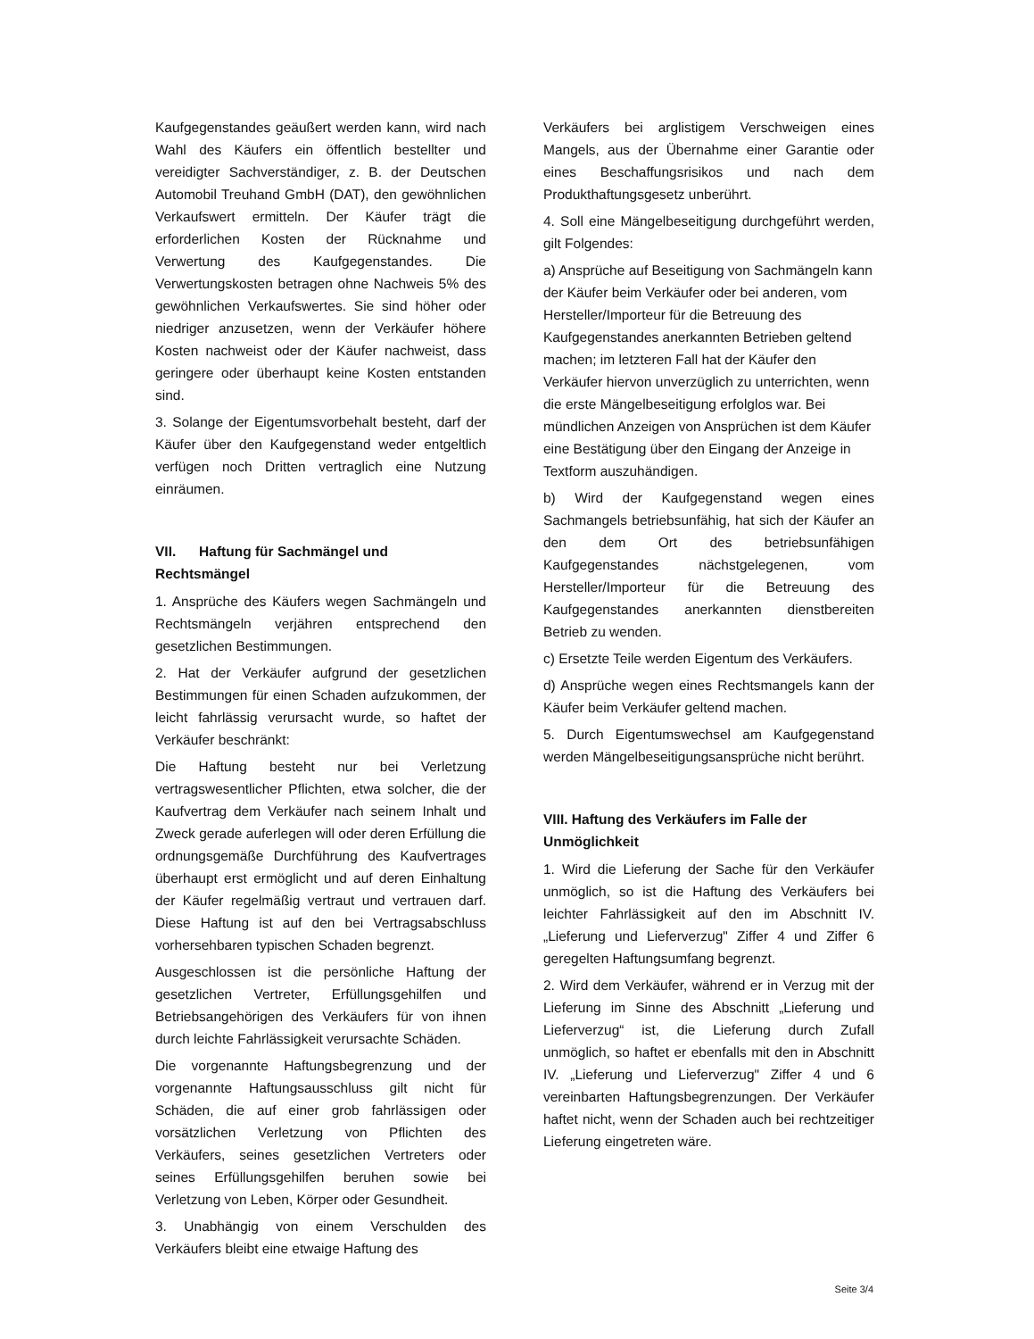Kaufgegenstandes geäußert werden kann, wird nach Wahl des Käufers ein öffentlich bestellter und vereidigter Sachverständiger, z. B. der Deutschen Automobil Treuhand GmbH (DAT), den gewöhnlichen Verkaufswert ermitteln. Der Käufer trägt die erforderlichen Kosten der Rücknahme und Verwertung des Kaufgegenstandes. Die Verwertungskosten betragen ohne Nachweis 5% des gewöhnlichen Verkaufswertes. Sie sind höher oder niedriger anzusetzen, wenn der Verkäufer höhere Kosten nachweist oder der Käufer nachweist, dass geringere oder überhaupt keine Kosten entstanden sind.
3. Solange der Eigentumsvorbehalt besteht, darf der Käufer über den Kaufgegenstand weder entgeltlich verfügen noch Dritten vertraglich eine Nutzung einräumen.
VII. Haftung für Sachmängel und Rechtsmängel
1. Ansprüche des Käufers wegen Sachmängeln und Rechtsmängeln verjähren entsprechend den gesetzlichen Bestimmungen.
2. Hat der Verkäufer aufgrund der gesetzlichen Bestimmungen für einen Schaden aufzukommen, der leicht fahrlässig verursacht wurde, so haftet der Verkäufer beschränkt:
Die Haftung besteht nur bei Verletzung vertragswesentlicher Pflichten, etwa solcher, die der Kaufvertrag dem Verkäufer nach seinem Inhalt und Zweck gerade auferlegen will oder deren Erfüllung die ordnungsgemäße Durchführung des Kaufvertrages überhaupt erst ermöglicht und auf deren Einhaltung der Käufer regelmäßig vertraut und vertrauen darf. Diese Haftung ist auf den bei Vertragsabschluss vorhersehbaren typischen Schaden begrenzt.
Ausgeschlossen ist die persönliche Haftung der gesetzlichen Vertreter, Erfüllungsgehilfen und Betriebsangehörigen des Verkäufers für von ihnen durch leichte Fahrlässigkeit verursachte Schäden.
Die vorgenannte Haftungsbegrenzung und der vorgenannte Haftungsausschluss gilt nicht für Schäden, die auf einer grob fahrlässigen oder vorsätzlichen Verletzung von Pflichten des Verkäufers, seines gesetzlichen Vertreters oder seines Erfüllungsgehilfen beruhen sowie bei Verletzung von Leben, Körper oder Gesundheit.
3. Unabhängig von einem Verschulden des Verkäufers bleibt eine etwaige Haftung des
Verkäufers bei arglistigem Verschweigen eines Mangels, aus der Übernahme einer Garantie oder eines Beschaffungsrisikos und nach dem Produkthaftungsgesetz unberührt.
4. Soll eine Mängelbeseitigung durchgeführt werden, gilt Folgendes:
a) Ansprüche auf Beseitigung von Sachmängeln kann der Käufer beim Verkäufer oder bei anderen, vom Hersteller/Importeur für die Betreuung des Kaufgegenstandes anerkannten Betrieben geltend machen; im letzteren Fall hat der Käufer den Verkäufer hiervon unverzüglich zu unterrichten, wenn die erste Mängelbeseitigung erfolglos war. Bei mündlichen Anzeigen von Ansprüchen ist dem Käufer eine Bestätigung über den Eingang der Anzeige in Textform auszuhändigen.
b) Wird der Kaufgegenstand wegen eines Sachmangels betriebsunfähig, hat sich der Käufer an den dem Ort des betriebsunfähigen Kaufgegenstandes nächstgelegenen, vom Hersteller/Importeur für die Betreuung des Kaufgegenstandes anerkannten dienstbereiten Betrieb zu wenden.
c) Ersetzte Teile werden Eigentum des Verkäufers.
d) Ansprüche wegen eines Rechtsmangels kann der Käufer beim Verkäufer geltend machen.
5. Durch Eigentumswechsel am Kaufgegenstand werden Mängelbeseitigungsansprüche nicht berührt.
VIII. Haftung des Verkäufers im Falle der Unmöglichkeit
1. Wird die Lieferung der Sache für den Verkäufer unmöglich, so ist die Haftung des Verkäufers bei leichter Fahrlässigkeit auf den im Abschnitt IV. „Lieferung und Lieferverzug" Ziffer 4 und Ziffer 6 geregelten Haftungsumfang begrenzt.
2. Wird dem Verkäufer, während er in Verzug mit der Lieferung im Sinne des Abschnitt „Lieferung und Lieferverzug“ ist, die Lieferung durch Zufall unmöglich, so haftet er ebenfalls mit den in Abschnitt IV. „Lieferung und Lieferverzug" Ziffer 4 und 6 vereinbarten Haftungsbegrenzungen. Der Verkäufer haftet nicht, wenn der Schaden auch bei rechtzeitiger Lieferung eingetreten wäre.
Seite 3/4